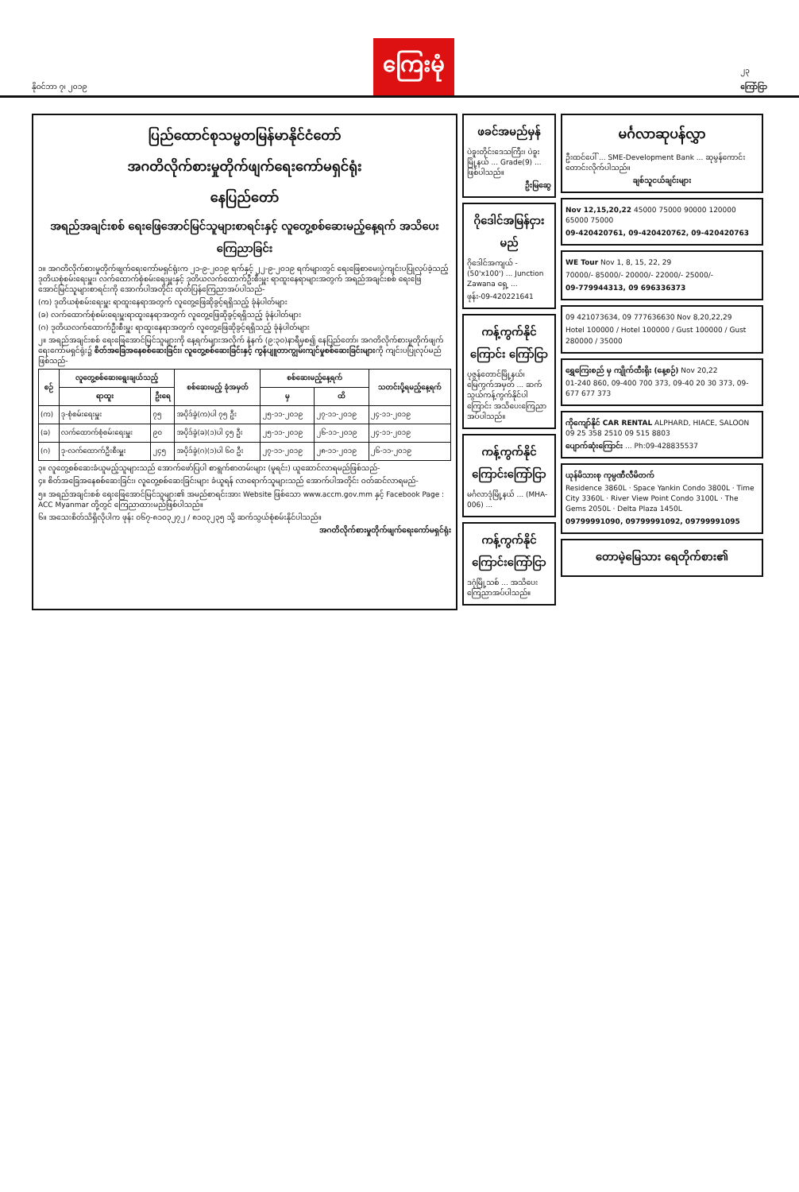နိုဝင်ဘာ ၇၊ ၂၀၁၉ ကြေးမုံ ၂၃
ကြော်ငြာ
ပြည်ထောင်စုသမ္မတမြန်မာနိုင်ငံတော်
အဂတိလိုက်စားမှုတိုက်ဖျက်ရေးကော်မရှင်ရုံး
နေပြည်တော်
အရည်အချင်းစစ် ရေးဖြေအောင်မြင်သူများစာရင်းနှင့် လူတွေ့စစ်ဆေးမည့်နေ့ရက် အသိပေးကြေညာခြင်း
၁။ အဂတိလိုက်စားမှုတိုက်ဖျက်ရေးကော်မရှင်ရုံးက ၂၁-၉-၂၀၁၉ ရက်နှင့် ၂၂-၉-၂၀၁၉ ရက်များတွင် ရေးဖြေစာမေးပွဲကျင်းပပြုလုပ်ခဲ့သည့် ဒုတိယစုံစမ်းရေးမှူး၊ လက်ထောက်စုံစမ်းရေးမှူးနှင့် ဒုတိယလက်ထောက်ဦးစီးမှူး ရာထူးနေရာများအတွက် အရည်အချင်းစစ် ရေးဖြေအောင်မြင်သူများစာရင်းကို အောက်ပါအတိုင်း ထုတ်ပြန်ကြေညာအပ်ပါသည်-
(က) ဒုတိယစုံစမ်းရေးမှူး ရာထူးနေရာအတွက် လူတွေ့ဖြေဆိုခွင့်ရရှိသည့် ခုံနံပါတ်များ
(ခ) လက်ထောက်စုံစမ်းရေးမှူးရာထူးနေရာအတွက် လူတွေ့ဖြေဆိုခွင့်ရရှိသည့် ခုံနံပါတ်များ
(ဂ) ဒုတိယလက်ထောက်ဦးစီးမှူး ရာထူးနေရာအတွက် လူတွေ့ဖြေဆိုခွင့်ရရှိသည့် ခုံနံပါတ်များ
၂။ အရည်အချင်းစစ် ရေးဖြေအောင်မြင်သူများကို နေ့ရက်များအလိုက် နံနက် (၉:၃၀)နာရီမှစ၍ နေပြည်တော်၊ အဂတိလိုက်စားမှုတိုက်ဖျက်ရေးကော်မရှင်ရုံး၌ စိတ်အခြေအနေစစ်ဆေးခြင်း၊ လူတွေ့စစ်ဆေးခြင်းနှင့် ကွန်ပျူတာကျွမ်းကျင်မှုစစ်ဆေးခြင်းများကို ကျင်းပပြုလုပ်မည်ဖြစ်သည်-
| စဉ် | လူတွေ့စစ်ဆေးရွေးချယ်သည့် | | စစ်ဆေးမည့် ခုံအမှတ် | စစ်ဆေးမည့်နေ့ရက် | | သတင်းပို့ရမည့်နေ့ရက် |
| --- | --- | --- | --- | --- | --- | --- |
| | ရာထူး | ဦးရေ | | မှ | ထိ | |
| (က) | ဒု-စုံစမ်းရေးမှူး | ၇၅ | အပိုဒ်ခွဲ(က)ပါ ၇၅ ဦး | ၂၅-၁၁-၂၀၁၉ | ၂၇-၁၁-၂၀၁၉ | ၂၄-၁၁-၂၀၁၉ |
| (ခ) | လက်ထောက်စုံစမ်းရေးမှူး | ၉၀ | အပိုဒ်ခွဲ(ခ)(၁)ပါ ၄၅ ဦး | ၂၅-၁၁-၂၀၁၉ | ၂၆-၁၁-၂၀၁၉ | ၂၄-၁၁-၂၀၁၉ |
| (ဂ) | ဒု-လက်ထောက်ဦးစီးမှူး | ၂၄၅ | အပိုဒ်ခွဲ(ဂ)(၁)ပါ ၆၀ ဦး | ၂၇-၁၁-၂၀၁၉ | ၂၈-၁၁-၂၀၁၉ | ၂၆-၁၁-၂၀၁၉ |
၃။ လူတွေ့စစ်ဆေးခံယူမည့်သူများသည် အောက်ဖော်ပြပါ စာရွက်စာတမ်းများ (မူရင်း) ယူဆောင်လာရမည်ဖြစ်သည်-
၄။ စိတ်အခြေအနေစစ်ဆေးခြင်း၊ လူတွေ့စစ်ဆေးခြင်းများ ခံယူရန် လာရောက်သူများသည် အောက်ပါအတိုင်း ဝတ်ဆင်လာရမည်-
၅။ အရည်အချင်းစစ် ရေးဖြေအောင်မြင်သူများ၏ အမည်စာရင်းအား Website ဖြစ်သော www.accm.gov.mm နှင့် Facebook Page : ACC Myanmar တို့တွင် ကြေညာထားမည်ဖြစ်ပါသည်။
၆။ အသေးစိတ်သိရှိလိုပါက ဖုန်း ၀၆၇-၈၁၀၃၂၇၂ / ၈၁၀၃၂၃၅ သို့ ဆက်သွယ်စုံစမ်းနိုင်ပါသည်။
အဂတိလိုက်စားမှုတိုက်ဖျက်ရေးကော်မရှင်ရုံး
ဖခင်အမည်မှန်
ပဲခူးတိုင်းဒေသကြီး၊ ပဲခူးမြို့နယ် ... Grade(9) ... ဖြစ်ပါသည်။
ဦးမြဆွေ
ဂိုဒေါင်အမြန်ငှားမည်
ဂိုဒေါင်အကျယ် -(50'x100') ... Junction Zawana ရှေ့ ...
ဖုန်း-09-420221641
ကန့်ကွက်နိုင်ကြောင်း ကြော်ငြာ
ပုဇွန်တောင်မြို့နယ်၊ မြေကွက်အမှတ် ... ဆက်သွယ်ကန့်ကွက်နိုင်ပါကြောင်း အသိပေးကြေညာအပ်ပါသည်။
ကန့်ကွက်နိုင်ကြောင်းကြော်ငြာ
မင်္ဂလာဒုံမြို့နယ် ... (MHA-006) ...
ကန့်ကွက်နိုင်ကြောင်းကြော်ငြာ
ဒဂုံမြို့သစ် ... အသိပေးကြေညာအပ်ပါသည်။
မင်္ဂလာဆုပန်လွှာ
ဦးထင်ပေါ် ... SME-Development Bank ... ဆုမွန်ကောင်းတောင်းလိုက်ပါသည်။
ချစ်သူငယ်ချင်းများ
Nov 12,15,20,22 45000 75000 90000 120000 65000 75000
09-420420761, 09-420420762, 09-420420763
WE Tour Nov 1, 8, 15, 22, 29
70000/- 85000/- 20000/- 22000/- 25000/-
09-779944313, 09 696336373
09 421073634, 09 777636630 Nov 8,20,22,29
Hotel 100000 / Hotel 100000 / Gust 100000 / Gust 280000 / 35000
ရွှေကြေးစည် မှ ကျိုက်ထီးရိုး (နေ့စဉ်) Nov 20,22
01-240 860, 09-400 700 373, 09-40 20 30 373, 09-677 677 373
ကိုကျော်နိုင် CAR RENTAL ALPHARD, HIACE, SALOON 09 25 358 2510 09 515 8803
ပျောက်ဆုံးကြောင်း ... Ph:09-428835537
ယုန်မိသားစု ကုမ္ပဏီလီမိတက်
Residence 3860L · Space Yankin Condo 3800L · Time City 3360L · River View Point Condo 3100L · The Gems 2050L · Delta Plaza 1450L
09799991090, 09799991092, 09799991095
တောမဲ့မြေသား ရေတိုက်စား၏